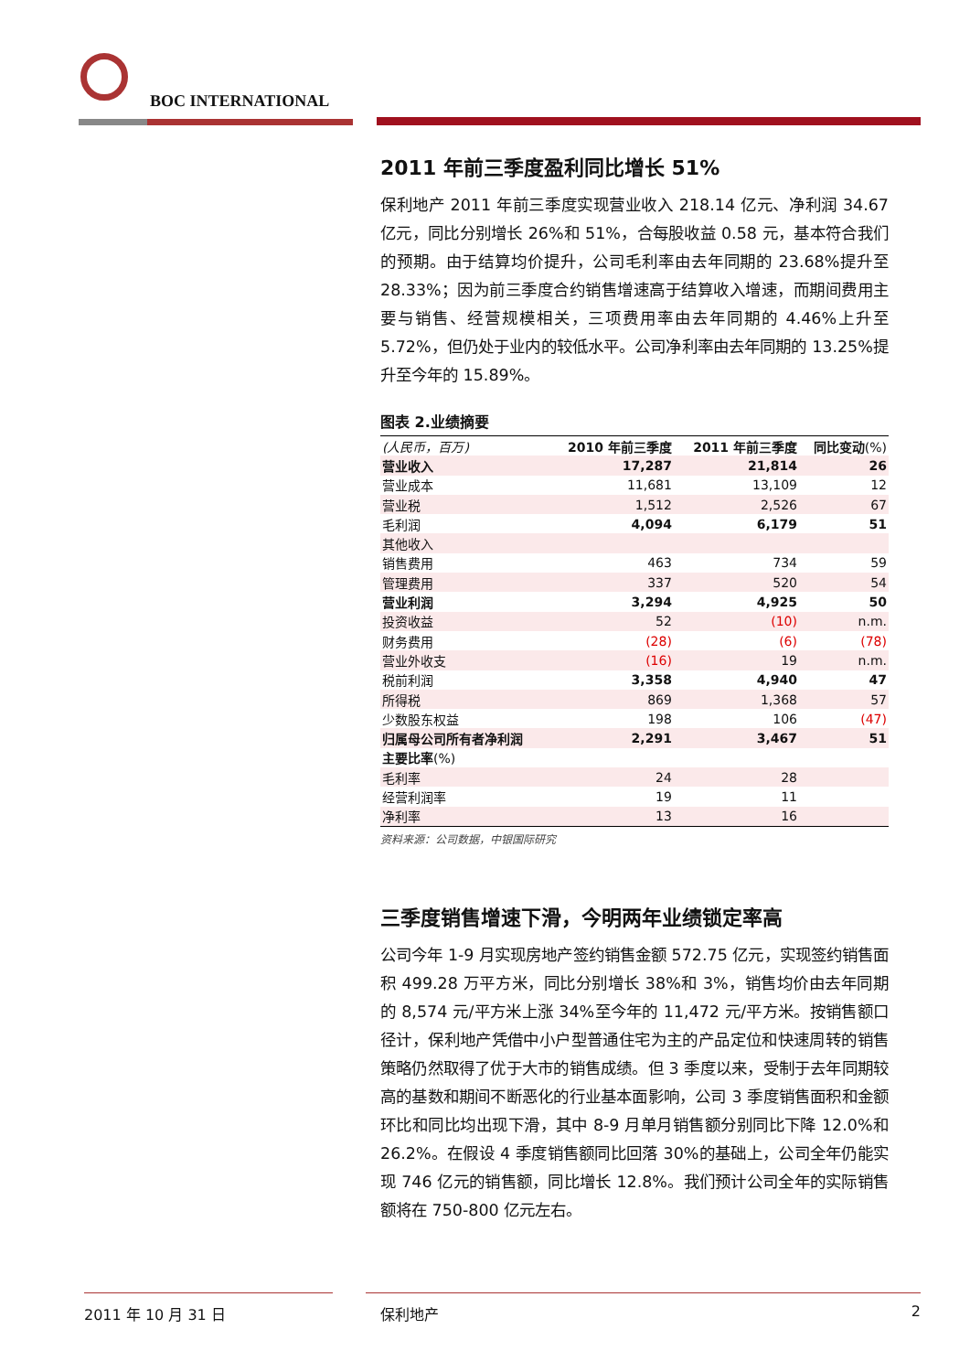BOC INTERNATIONAL
2011 年前三季度盈利同比增长 51%
保利地产 2011 年前三季度实现营业收入 218.14 亿元、净利润 34.67 亿元，同比分别增长 26%和 51%，合每股收益 0.58 元，基本符合我们的预期。由于结算均价提升，公司毛利率由去年同期的 23.68%提升至 28.33%；因为前三季度合约销售增速高于结算收入增速，而期间费用主要与销售、经营规模相关，三项费用率由去年同期的 4.46%上升至 5.72%，但仍处于业内的较低水平。公司净利率由去年同期的 13.25%提升至今年的 15.89%。
图表 2.业绩摘要
| (人民币，百万) | 2010 年前三季度 | 2011 年前三季度 | 同比变动 (%) |
| --- | --- | --- | --- |
| 营业收入 | 17,287 | 21,814 | 26 |
| 营业成本 | 11,681 | 13,109 | 12 |
| 营业税 | 1,512 | 2,526 | 67 |
| 毛利润 | 4,094 | 6,179 | 51 |
| 其他收入 | | | |
| 销售费用 | 463 | 734 | 59 |
| 管理费用 | 337 | 520 | 54 |
| 营业利润 | 3,294 | 4,925 | 50 |
| 投资收益 | 52 | (10) | n.m. |
| 财务费用 | (28) | (6) | (78) |
| 营业外收支 | (16) | 19 | n.m. |
| 税前利润 | 3,358 | 4,940 | 47 |
| 所得税 | 869 | 1,368 | 57 |
| 少数股东权益 | 198 | 106 | (47) |
| 归属母公司所有者净利润 | 2,291 | 3,467 | 51 |
| 主要比率 (%) | | | |
| 毛利率 | 24 | 28 | |
| 经营利润率 | 19 | 11 | |
| 净利率 | 13 | 16 | |
资料来源：公司数据，中银国际研究
三季度销售增速下滑，今明两年业绩锁定率高
公司今年 1-9 月实现房地产签约销售金额 572.75 亿元，实现签约销售面积 499.28 万平方米，同比分别增长 38%和 3%，销售均价由去年同期的 8,574 元/平方米上涨 34%至今年的 11,472 元/平方米。按销售额口径计，保利地产凭借中小户型普通住宅为主的产品定位和快速周转的销售策略仍然取得了优于大市的销售成绩。但 3 季度以来，受制于去年同期较高的基数和期间不断恶化的行业基本面影响，公司 3 季度销售面积和金额环比和同比均出现下滑，其中 8-9 月单月销售额分别同比下降 12.0%和 26.2%。在假设 4 季度销售额同比回落 30%的基础上，公司全年仍能实现 746 亿元的销售额，同比增长 12.8%。我们预计公司全年的实际销售额将在 750-800 亿元左右。
2011 年 10 月 31 日 保利地产 2